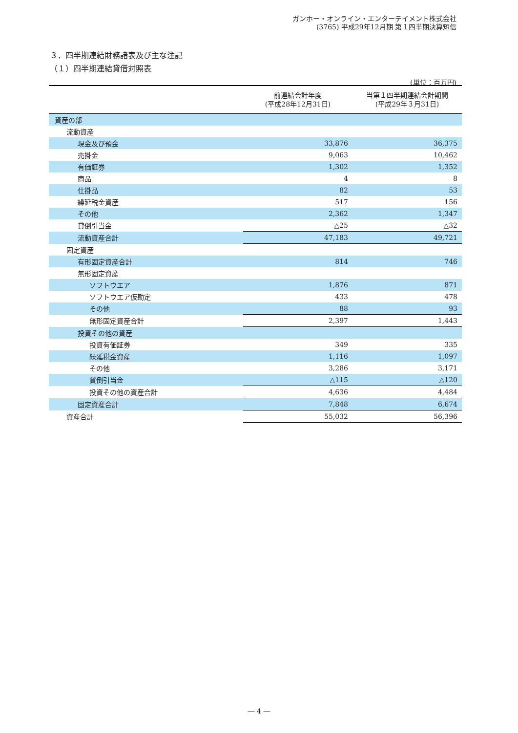ガンホー・オンライン・エンターテイメント株式会社
(3765) 平成29年12月期 第１四半期決算短信
３．四半期連結財務諸表及び主な注記
（１）四半期連結貸借対照表
(単位：百万円)
| | 前連結会計年度 (平成28年12月31日) | 当第１四半期連結会計期間 (平成29年３月31日) |
| --- | --- | --- |
| 資産の部 | | |
| 流動資産 | | |
| 現金及び預金 | 33,876 | 36,375 |
| 売掛金 | 9,063 | 10,462 |
| 有価証券 | 1,302 | 1,352 |
| 商品 | 4 | 8 |
| 仕掛品 | 82 | 53 |
| 繰延税金資産 | 517 | 156 |
| その他 | 2,362 | 1,347 |
| 貸倒引当金 | △25 | △32 |
| 流動資産合計 | 47,183 | 49,721 |
| 固定資産 | | |
| 有形固定資産合計 | 814 | 746 |
| 無形固定資産 | | |
| ソフトウエア | 1,876 | 871 |
| ソフトウエア仮勘定 | 433 | 478 |
| その他 | 88 | 93 |
| 無形固定資産合計 | 2,397 | 1,443 |
| 投資その他の資産 | | |
| 投資有価証券 | 349 | 335 |
| 繰延税金資産 | 1,116 | 1,097 |
| その他 | 3,286 | 3,171 |
| 貸倒引当金 | △115 | △120 |
| 投資その他の資産合計 | 4,636 | 4,484 |
| 固定資産合計 | 7,848 | 6,674 |
| 資産合計 | 55,032 | 56,396 |
― 4 ―